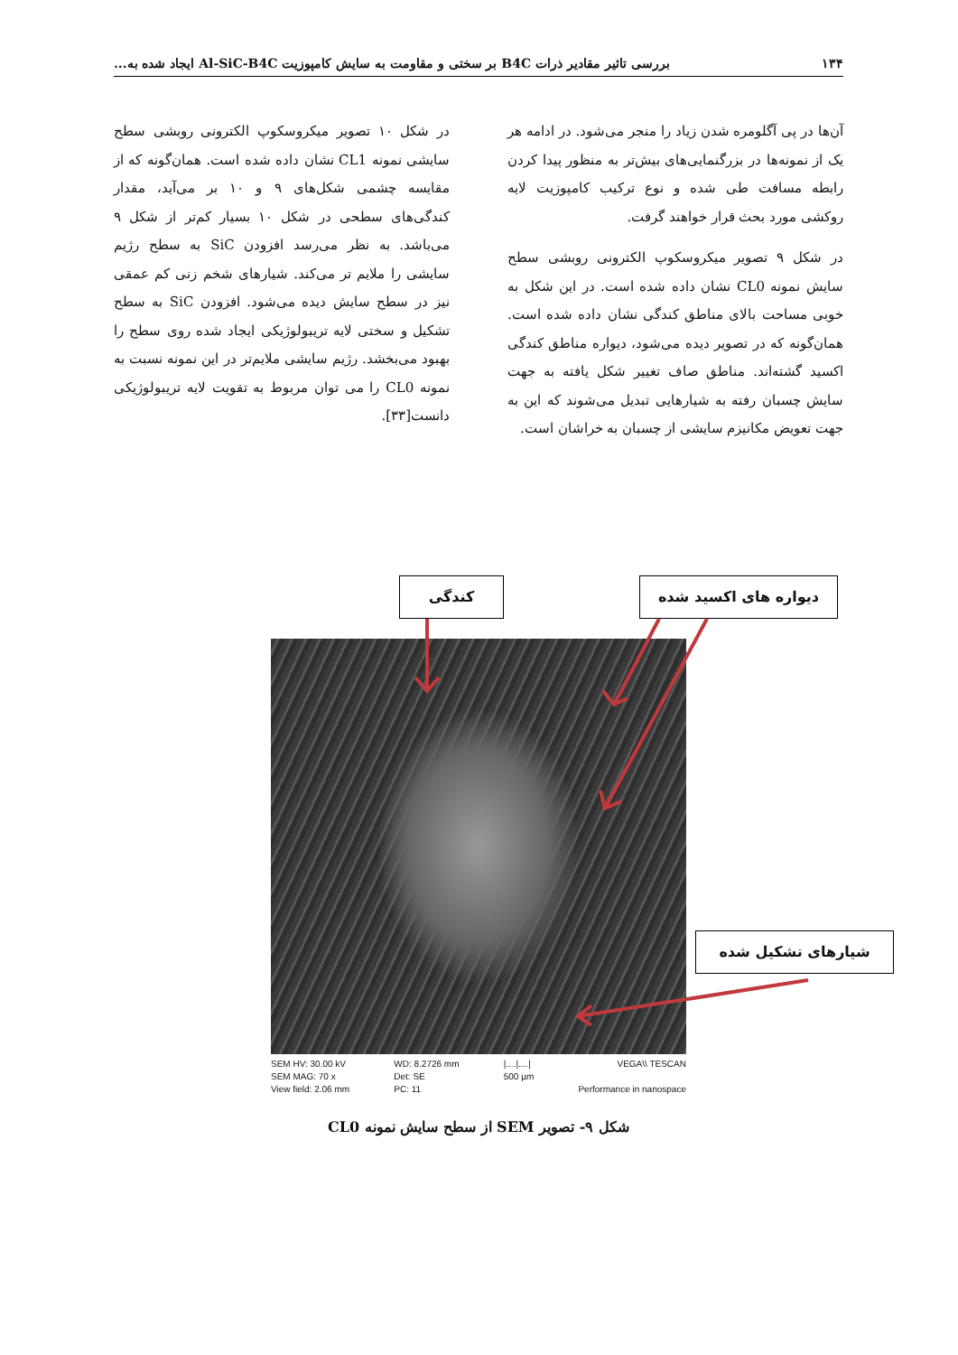۱۳۴ بررسی تاثیر مقادیر ذرات B4C بر سختی و مقاومت به سایش کامپوزیت Al-SiC-B4C ایجاد شده به...
آن‌ها در پی آگلومره شدن زیاد را منجر می‌شود. در ادامه هر یک از نمونه‌ها در بزرگنمایی‌های بیش‌تر به منظور پیدا کردن رابطه مسافت طی شده و نوع ترکیب کامپوزیت لایه روکشی مورد بحث قرار خواهند گرفت.
در شکل ۹ تصویر میکروسکوپ الکترونی روبشی سطح سایش نمونه CL0 نشان داده شده است. در این شکل به خوبی مساحت بالای مناطق کندگی نشان داده شده است. همان‌گونه که در تصویر دیده می‌شود، دیواره مناطق کندگی اکسید گشته‌اند. مناطق صاف تغییر شکل یافته به جهت سایش چسبان رفته به شیارهایی تبدیل می‌شوند که این به جهت تعویض مکانیزم سایشی از چسبان به خراشان است.
در شکل ۱۰ تصویر میکروسکوپ الکترونی روبشی سطح سایشی نمونه CL1 نشان داده شده است. همان‌گونه که از مقایسه چشمی شکل‌های ۹ و ۱۰ بر می‌آید، مقدار کندگی‌های سطحی در شکل ۱۰ بسیار کم‌تر از شکل ۹ می‌باشد. به نظر می‌رسد افزودن SiC به سطح رژیم سایشی را ملایم تر می‌کند. شیارهای شخم زنی کم عمقی نیز در سطح سایش دیده می‌شود. افزودن SiC به سطح تشکیل و سختی لایه تریبولوژیکی ایجاد شده روی سطح را بهبود می‌بخشد. رژیم سایشی ملایم‌تر در این نمونه نسبت به نمونه CL0 را می توان مربوط به تقویت لایه تریبولوژیکی دانست[۳۳].
کندگی دیواره های اکسید شده
شیارهای تشکیل شده
SEM HV: 30.00 kV
SEM MAG: 70 x
View field: 2.06 mm
WD: 8.2726 mm
Det: SE
PC: 11
|....|....|
500 µm
VEGA\\ TESCAN
Performance in nanospace
شکل ۹- تصویر SEM از سطح سایش نمونه CL0